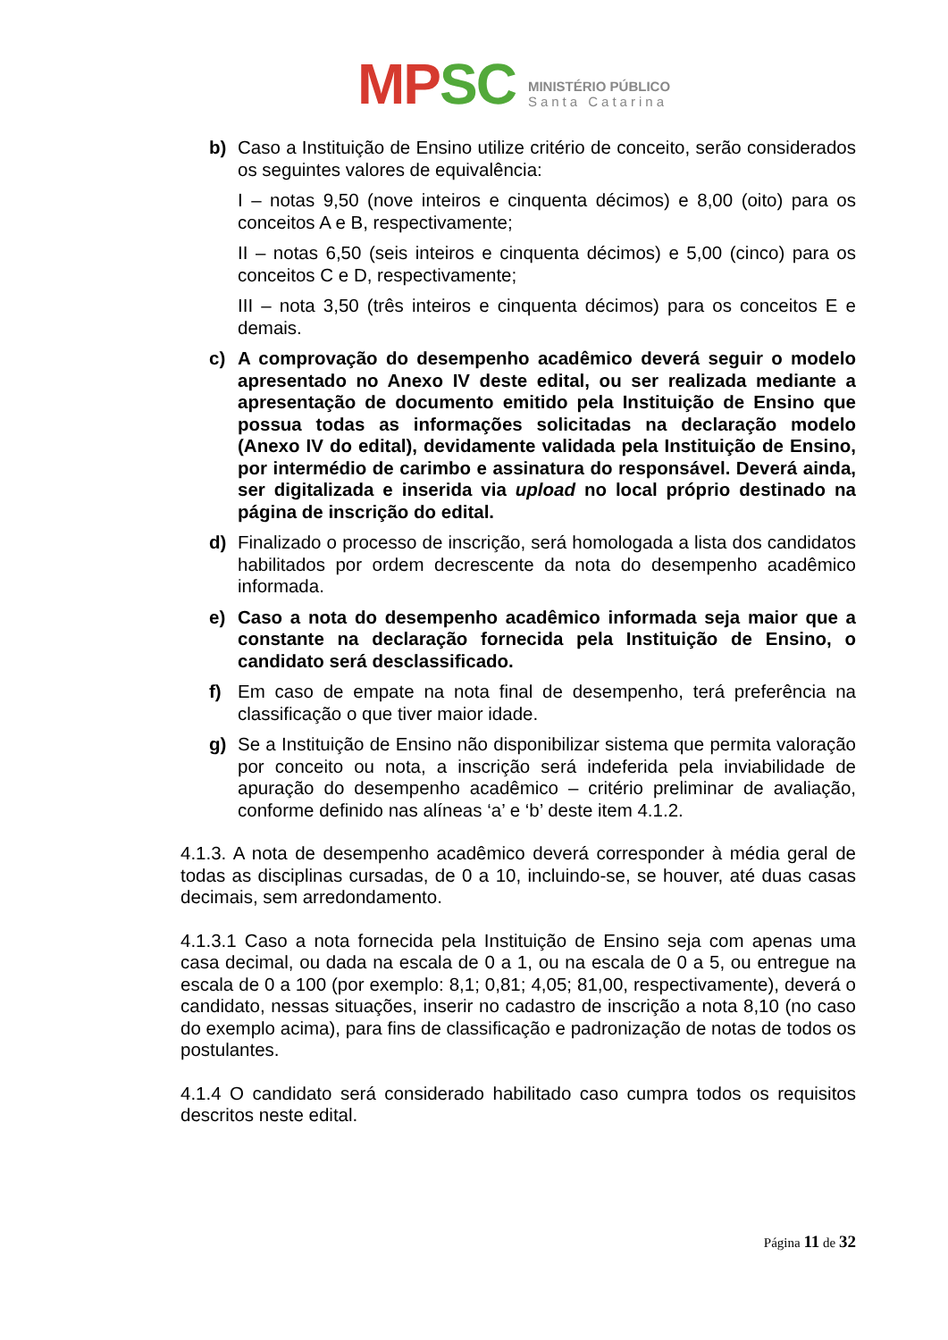MP SC
MINISTÉRIO PÚBLICO
Santa Catarina
b) Caso a Instituição de Ensino utilize critério de conceito, serão considerados os seguintes valores de equivalência:
I – notas 9,50 (nove inteiros e cinquenta décimos) e 8,00 (oito) para os conceitos A e B, respectivamente;
II – notas 6,50 (seis inteiros e cinquenta décimos) e 5,00 (cinco) para os conceitos C e D, respectivamente;
III – nota 3,50 (três inteiros e cinquenta décimos) para os conceitos E e demais.
c) A comprovação do desempenho acadêmico deverá seguir o modelo apresentado no Anexo IV deste edital, ou ser realizada mediante a apresentação de documento emitido pela Instituição de Ensino que possua todas as informações solicitadas na declaração modelo (Anexo IV do edital), devidamente validada pela Instituição de Ensino, por intermédio de carimbo e assinatura do responsável. Deverá ainda, ser digitalizada e inserida via upload no local próprio destinado na página de inscrição do edital.
d) Finalizado o processo de inscrição, será homologada a lista dos candidatos habilitados por ordem decrescente da nota do desempenho acadêmico informada.
e) Caso a nota do desempenho acadêmico informada seja maior que a constante na declaração fornecida pela Instituição de Ensino, o candidato será desclassificado.
f) Em caso de empate na nota final de desempenho, terá preferência na classificação o que tiver maior idade.
g) Se a Instituição de Ensino não disponibilizar sistema que permita valoração por conceito ou nota, a inscrição será indeferida pela inviabilidade de apuração do desempenho acadêmico – critério preliminar de avaliação, conforme definido nas alíneas ‘a’ e ‘b’ deste item 4.1.2.
4.1.3. A nota de desempenho acadêmico deverá corresponder à média geral de todas as disciplinas cursadas, de 0 a 10, incluindo-se, se houver, até duas casas decimais, sem arredondamento.
4.1.3.1 Caso a nota fornecida pela Instituição de Ensino seja com apenas uma casa decimal, ou dada na escala de 0 a 1, ou na escala de 0 a 5, ou entregue na escala de 0 a 100 (por exemplo: 8,1; 0,81; 4,05; 81,00, respectivamente), deverá o candidato, nessas situações, inserir no cadastro de inscrição a nota 8,10 (no caso do exemplo acima), para fins de classificação e padronização de notas de todos os postulantes.
4.1.4 O candidato será considerado habilitado caso cumpra todos os requisitos descritos neste edital.
Página 11 de 32